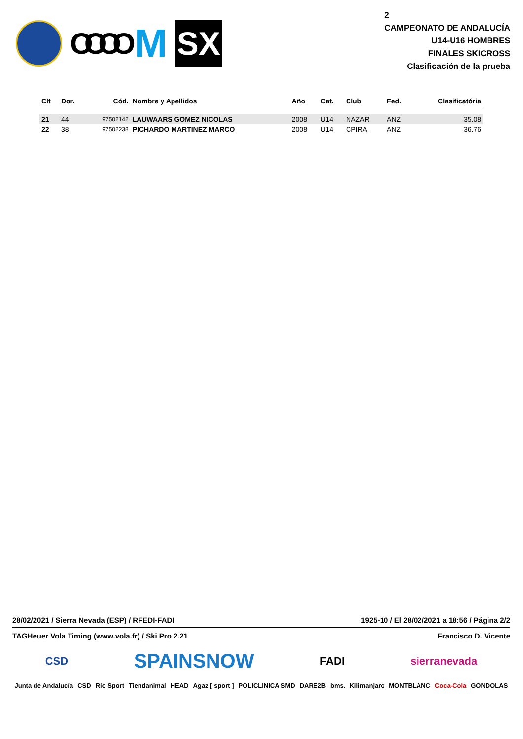OOOO
M
SX
2
CAMPEONATO DE ANDALUCÍA
U14-U16 HOMBRES
FINALES SKICROSS
Clasificación de la prueba
| Clt | Dor. | Cód. | Nombre y Apellidos | Año | Cat. | Club | Fed. | Clasificatória |
| --- | --- | --- | --- | --- | --- | --- | --- | --- |
| 21 | 44 | 97502142 | LAUWAARS GOMEZ NICOLAS | 2008 | U14 | NAZAR | ANZ | 35.08 |
| 22 | 38 | 97502238 | PICHARDO MARTINEZ MARCO | 2008 | U14 | CPIRA | ANZ | 36.76 |
28/02/2021 / Sierra Nevada (ESP) / RFEDI-FADI 1925-10 / El 28/02/2021 a 18:56 / Página 2/2
TAGHeuer Vola Timing (www.vola.fr) / Ski Pro 2.21 Francisco D. Vicente
CSD SPAINSNOW FADI sierranevada
Junta de Andalucía CSD Rio Sport Tiendanimal HEAD Agaz [ sport ] POLICLINICA SMD DARE2B bms. Kilimanjaro MONTBLANC Coca-Cola GONDOLAS